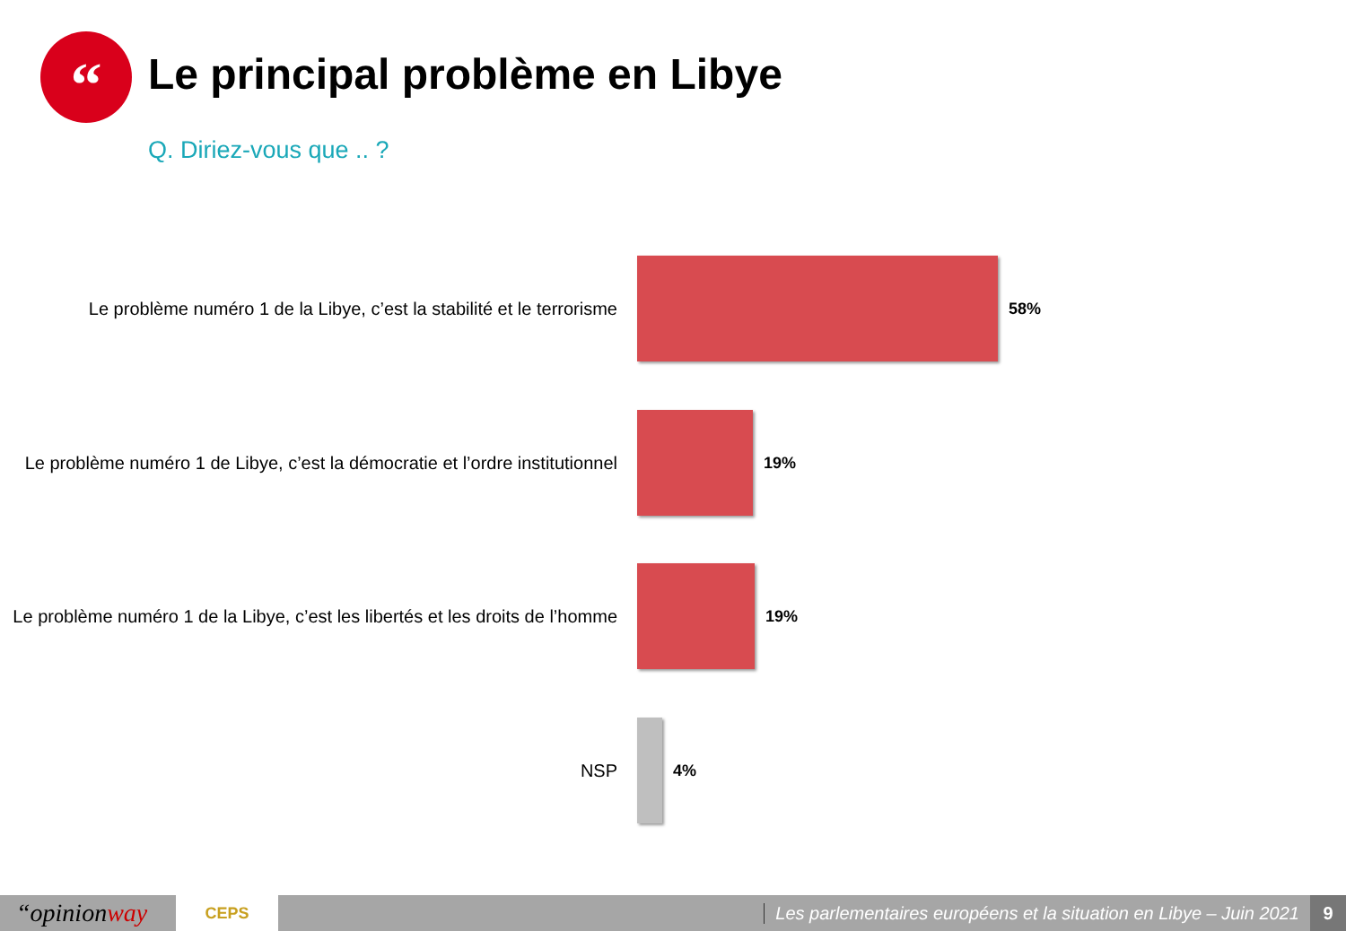“ Le principal problème en Libye
Q. Diriez-vous que .. ?
Le problème numéro 1 de la Libye, c’est la stabilité et le terrorisme
58%
Le problème numéro 1 de Libye, c’est la démocratie et l’ordre institutionnel
19%
Le problème numéro 1 de la Libye, c’est les libertés et les droits de l’homme
19%
NSP
4%
“opinionway
CEPS
Les parlementaires européens et la situation en Libye – Juin 2021
9